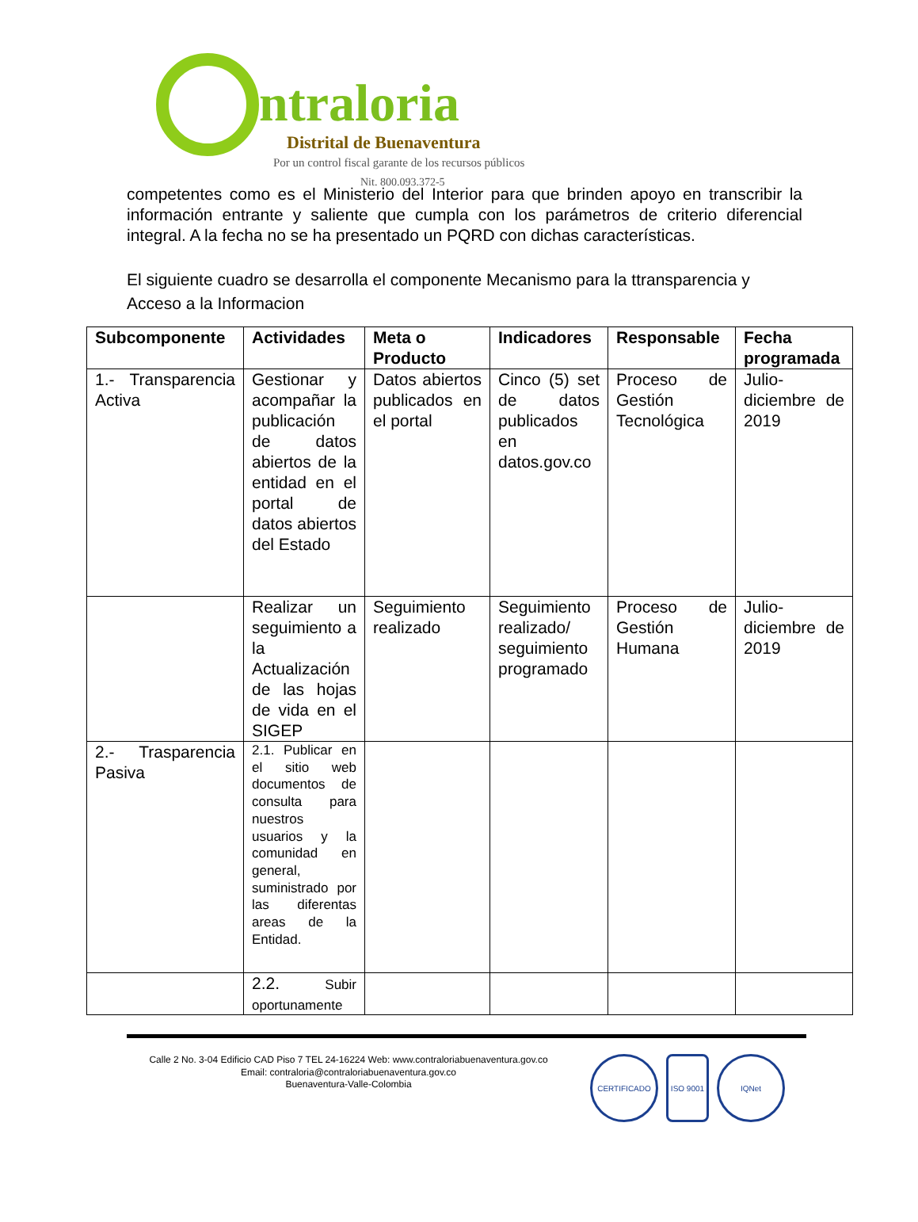ntraloria
Distrital de Buenaventura
Por un control fiscal garante de los recursos públicos
Nit. 800.093.372-5
competentes como es el Ministerio del Interior para que brinden apoyo en transcribir la información entrante y saliente que cumpla con los parámetros de criterio diferencial integral. A la fecha no se ha presentado un PQRD con dichas características.
El siguiente cuadro se desarrolla el componente Mecanismo para la ttransparencia y Acceso a la Informacion
| Subcomponente | Actividades | Meta o Producto | Indicadores | Responsable | Fecha programada |
| --- | --- | --- | --- | --- | --- |
| 1.- Transparencia Activa | Gestionar y acompañar la publicación de datos abiertos de la entidad en el portal de datos abiertos del Estado | Datos abiertos publicados en el portal | Cinco (5) set de datos publicados en datos.gov.co | Proceso de Gestión Tecnológica | Julio-diciembre de 2019 |
| | Realizar un seguimiento a la Actualización de las hojas de vida en el SIGEP | Seguimiento realizado | Seguimiento realizado/ seguimiento programado | Proceso de Gestión Humana | Julio-diciembre de 2019 |
| 2.- Trasparencia Pasiva | 2.1. Publicar en el sitio web documentos de consulta para nuestros usuarios y la comunidad en general, suministrado por las diferentas areas de la Entidad. | | | | |
| | 2.2. Subir oportunamente | | | | |
Calle 2 No. 3-04 Edificio CAD Piso 7 TEL 24-16224 Web: www.contraloriabuenaventura.gov.co
Email: contraloria@contraloriabuenaventura.gov.co
Buenaventura-Valle-Colombia
CERTIFICADO ISO 9001 IQNet